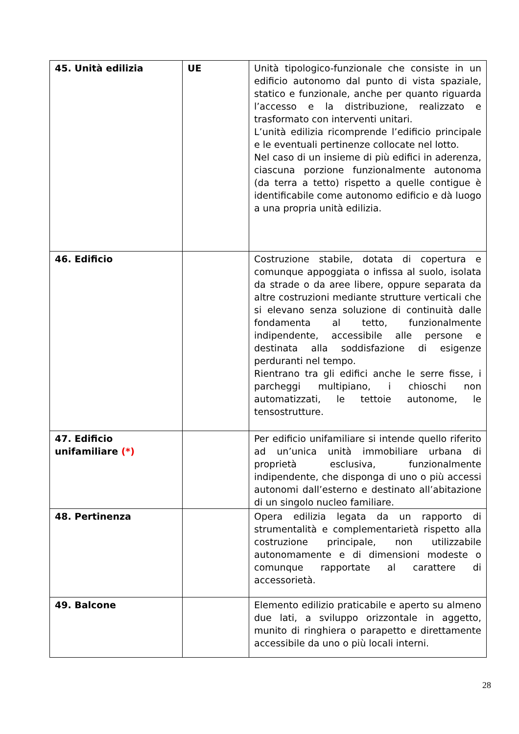| 45. Unità edilizia | UE | Unità tipologico-funzionale che consiste in un edificio autonomo dal punto di vista spaziale, statico e funzionale, anche per quanto riguarda l’accesso e la distribuzione, realizzato e trasformato con interventi unitari. L’unità edilizia ricomprende l’edificio principale e le eventuali pertinenze collocate nel lotto. Nel caso di un insieme di più edifici in aderenza, ciascuna porzione funzionalmente autonoma (da terra a tetto) rispetto a quelle contigue è identificabile come autonomo edificio e dà luogo a una propria unità edilizia. |
| 46. Edificio | | Costruzione stabile, dotata di copertura e comunque appoggiata o infissa al suolo, isolata da strade o da aree libere, oppure separata da altre costruzioni mediante strutture verticali che si elevano senza soluzione di continuità dalle fondamenta al tetto, funzionalmente indipendente, accessibile alle persone e destinata alla soddisfazione di esigenze perduranti nel tempo. Rientrano tra gli edifici anche le serre fisse, i parcheggi multipiano, i chioschi non automatizzati, le tettoie autonome, le tensostrutture. |
| 47. Edificio unifamiliare (*) | | Per edificio unifamiliare si intende quello riferito ad un’unica unità immobiliare urbana di proprietà esclusiva, funzionalmente indipendente, che disponga di uno o più accessi autonomi dall’esterno e destinato all’abitazione di un singolo nucleo familiare. |
| 48. Pertinenza | | Opera edilizia legata da un rapporto di strumentalità e complementarietà rispetto alla costruzione principale, non utilizzabile autonomamente e di dimensioni modeste o comunque rapportate al carattere di accessorietà. |
| 49. Balcone | | Elemento edilizio praticabile e aperto su almeno due lati, a sviluppo orizzontale in aggetto, munito di ringhiera o parapetto e direttamente accessibile da uno o più locali interni. |
28